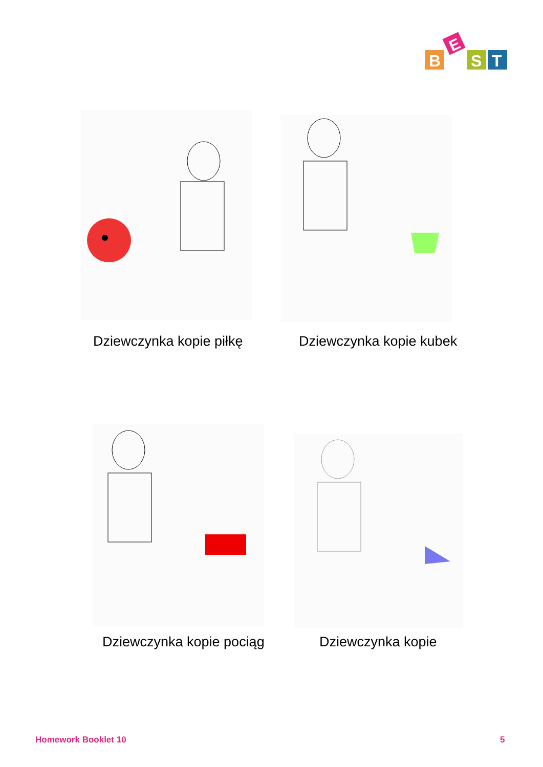B
E
S
T
Dziewczynka kopie piłkę Dziewczynka kopie kubek
Dziewczynka kopie pociąg Dziewczynka kopie
Homework Booklet 10 5